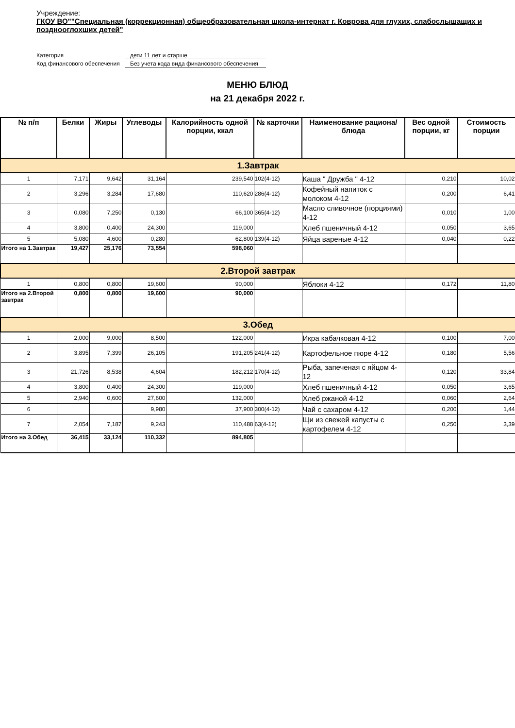Учреждение:
ГКОУ ВО""Специальная (коррекционная) общеобразовательная школа-интернат г. Коврова для глухих, слабослышащих и позднооглохших детей"
Категория дети 11 лет и старше
Код финансового обеспечения Без учета кода вида финансового обеспечения
МЕНЮ БЛЮД
на 21 декабря 2022 г.
| № п/п | Белки | Жиры | Углеводы | Калорийность одной порции, ккал | № карточки | Наименование рациона/ блюда | Вес одной порции, кг | Стоимость порции |
| --- | --- | --- | --- | --- | --- | --- | --- | --- |
| 1.Завтрак | | | | | | | | |
| 1 | 7,171 | 9,642 | 31,164 | 239,540 | 102(4-12) | Каша " Дружба " 4-12 | 0,210 | 10,02 |
| 2 | 3,296 | 3,284 | 17,680 | 110,620 | 286(4-12) | Кофейный напиток с молоком 4-12 | 0,200 | 6,41 |
| 3 | 0,080 | 7,250 | 0,130 | 66,100 | 365(4-12) | Масло сливочное (порциями) 4-12 | 0,010 | 1,00 |
| 4 | 3,800 | 0,400 | 24,300 | 119,000 | | Хлеб пшеничный 4-12 | 0,050 | 3,65 |
| 5 | 5,080 | 4,600 | 0,280 | 62,800 | 139(4-12) | Яйца вареные 4-12 | 0,040 | 0,22 |
| Итого на 1.Завтрак | 19,427 | 25,176 | 73,554 | 598,060 | | | | |
| 2.Второй завтрак | | | | | | | | |
| 1 | 0,800 | 0,800 | 19,600 | 90,000 | | Яблоки 4-12 | 0,172 | 11,80 |
| Итого на 2.Второй завтрак | 0,800 | 0,800 | 19,600 | 90,000 | | | | |
| 3.Обед | | | | | | | | |
| 1 | 2,000 | 9,000 | 8,500 | 122,000 | | Икра кабачковая 4-12 | 0,100 | 7,00 |
| 2 | 3,895 | 7,399 | 26,105 | 191,205 | 241(4-12) | Картофельное пюре 4-12 | 0,180 | 5,56 |
| 3 | 21,726 | 8,538 | 4,604 | 182,212 | 170(4-12) | Рыба, запеченая с яйцом 4-12 | 0,120 | 33,84 |
| 4 | 3,800 | 0,400 | 24,300 | 119,000 | | Хлеб пшеничный 4-12 | 0,050 | 3,65 |
| 5 | 2,940 | 0,600 | 27,600 | 132,000 | | Хлеб ржаной 4-12 | 0,060 | 2,64 |
| 6 | | | 9,980 | 37,900 | 300(4-12) | Чай с сахаром 4-12 | 0,200 | 1,44 |
| 7 | 2,054 | 7,187 | 9,243 | 110,488 | 63(4-12) | Щи из свежей капусты с картофелем 4-12 | 0,250 | 3,39 |
| Итого на 3.Обед | 36,415 | 33,124 | 110,332 | 894,805 | | | | |